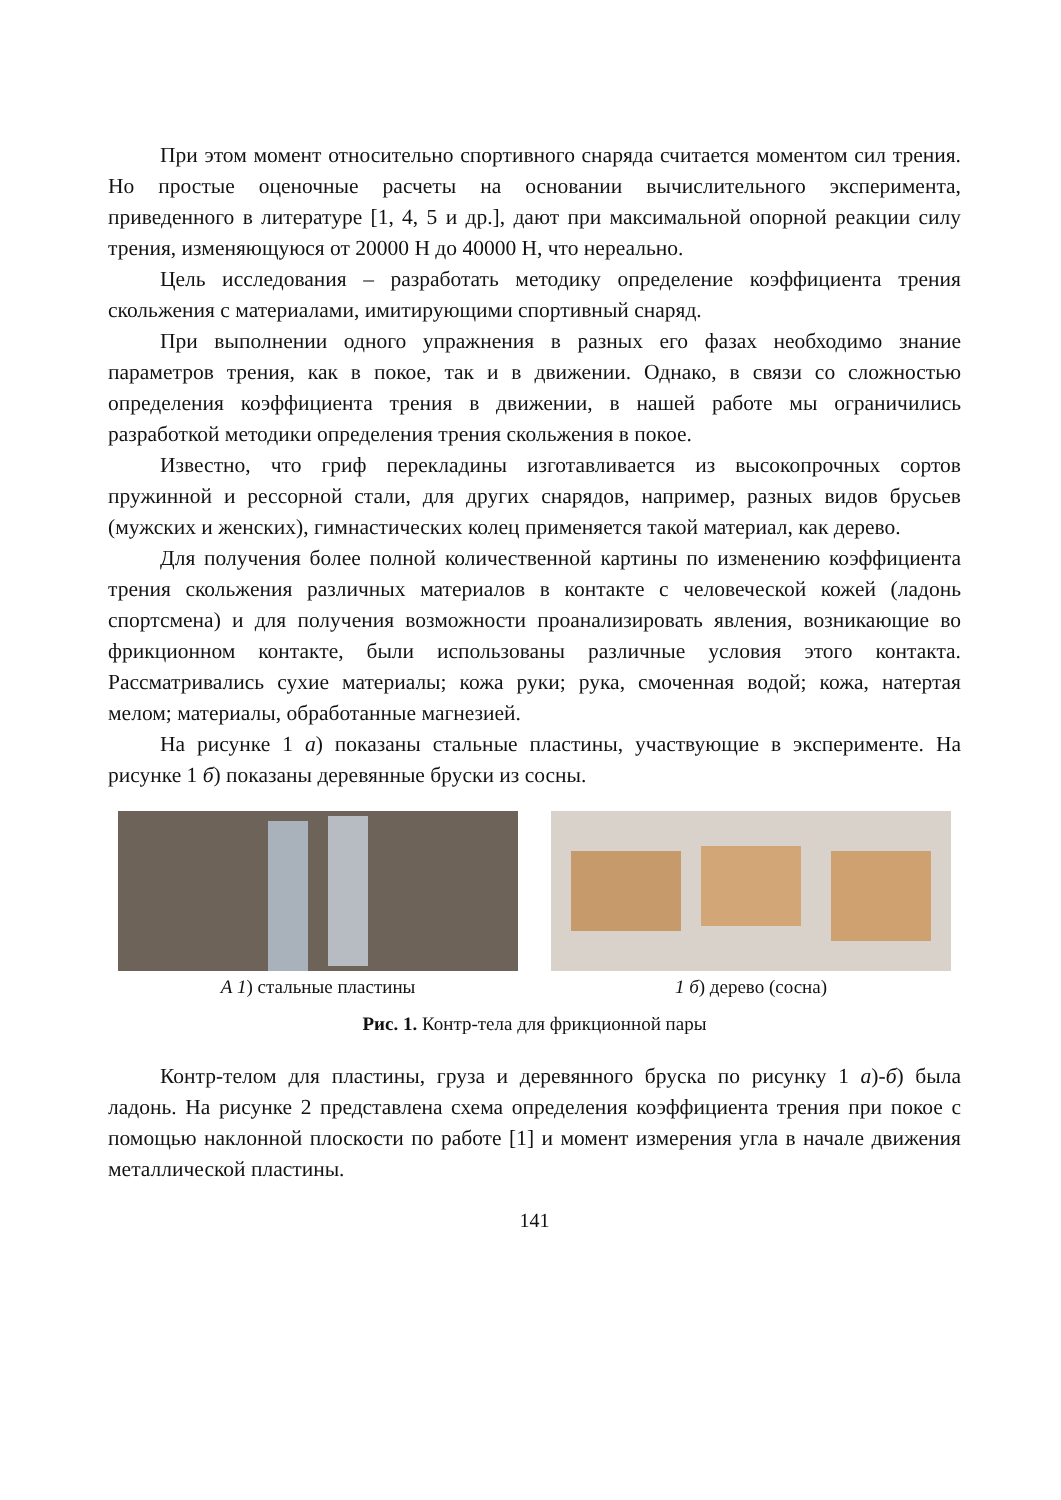При этом момент относительно спортивного снаряда считается моментом сил трения. Но простые оценочные расчеты на основании вычислительного эксперимента, приведенного в литературе [1, 4, 5 и др.], дают при максимальной опорной реакции силу трения, изменяющуюся от 20000 Н до 40000 Н, что нереально.
Цель исследования – разработать методику определение коэффициента трения скольжения с материалами, имитирующими спортивный снаряд.
При выполнении одного упражнения в разных его фазах необходимо знание параметров трения, как в покое, так и в движении. Однако, в связи со сложностью определения коэффициента трения в движении, в нашей работе мы ограничились разработкой методики определения трения скольжения в покое.
Известно, что гриф перекладины изготавливается из высокопрочных сортов пружинной и рессорной стали, для других снарядов, например, разных видов брусьев (мужских и женских), гимнастических колец применяется такой материал, как дерево.
Для получения более полной количественной картины по изменению коэффициента трения скольжения различных материалов в контакте с человеческой кожей (ладонь спортсмена) и для получения возможности проанализировать явления, возникающие во фрикционном контакте, были использованы различные условия этого контакта. Рассматривались сухие материалы; кожа руки; рука, смоченная водой; кожа, натертая мелом; материалы, обработанные магнезией.
На рисунке 1 а) показаны стальные пластины, участвующие в эксперименте. На рисунке 1 б) показаны деревянные бруски из сосны.
А 1) стальные пластины 1 б) дерево (сосна)
Рис. 1. Контр-тела для фрикционной пары
Контр-телом для пластины, груза и деревянного бруска по рисунку 1 а)-б) была ладонь. На рисунке 2 представлена схема определения коэффициента трения при покое с помощью наклонной плоскости по работе [1] и момент измерения угла в начале движения металлической пластины.
141